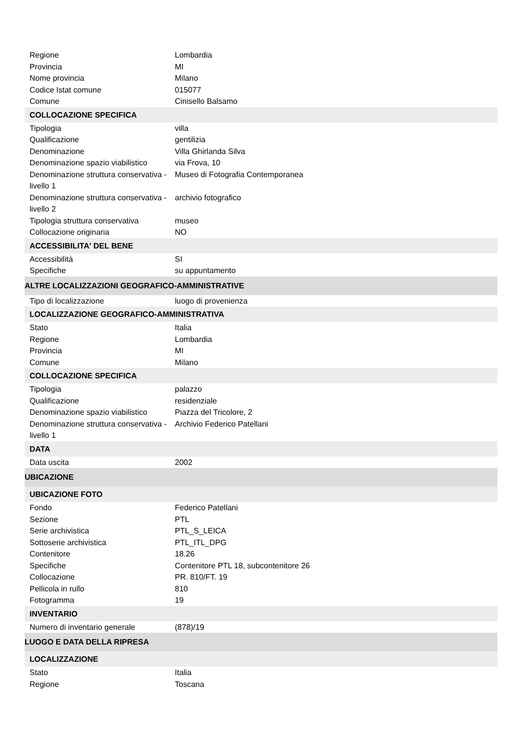| Regione | Lombardia |
| Provincia | MI |
| Nome provincia | Milano |
| Codice Istat comune | 015077 |
| Comune | Cinisello Balsamo |
| COLLOCAZIONE SPECIFICA | |
| Tipologia | villa |
| Qualificazione | gentilizia |
| Denominazione | Villa Ghirlanda Silva |
| Denominazione spazio viabilistico | via Frova, 10 |
| Denominazione struttura conservativa - livello 1 | Museo di Fotografia Contemporanea |
| Denominazione struttura conservativa - livello 2 | archivio fotografico |
| Tipologia struttura conservativa | museo |
| Collocazione originaria | NO |
| ACCESSIBILITA' DEL BENE | |
| Accessibilità | SI |
| Specifiche | su appuntamento |
| ALTRE LOCALIZZAZIONI GEOGRAFICO-AMMINISTRATIVE | |
| Tipo di localizzazione | luogo di provenienza |
| LOCALIZZAZIONE GEOGRAFICO-AMMINISTRATIVA | |
| Stato | Italia |
| Regione | Lombardia |
| Provincia | MI |
| Comune | Milano |
| COLLOCAZIONE SPECIFICA | |
| Tipologia | palazzo |
| Qualificazione | residenziale |
| Denominazione spazio viabilistico | Piazza del Tricolore, 2 |
| Denominazione struttura conservativa - livello 1 | Archivio Federico Patellani |
| DATA | |
| Data uscita | 2002 |
| UBICAZIONE | |
| UBICAZIONE FOTO | |
| Fondo | Federico Patellani |
| Sezione | PTL |
| Serie archivistica | PTL_S_LEICA |
| Sottoserie archivistica | PTL_ITL_DPG |
| Contenitore | 18.26 |
| Specifiche | Contenitore PTL 18, subcontenitore 26 |
| Collocazione | PR. 810/FT. 19 |
| Pellicola in rullo | 810 |
| Fotogramma | 19 |
| INVENTARIO | |
| Numero di inventario generale | (878)/19 |
| LUOGO E DATA DELLA RIPRESA | |
| LOCALIZZAZIONE | |
| Stato | Italia |
| Regione | Toscana |